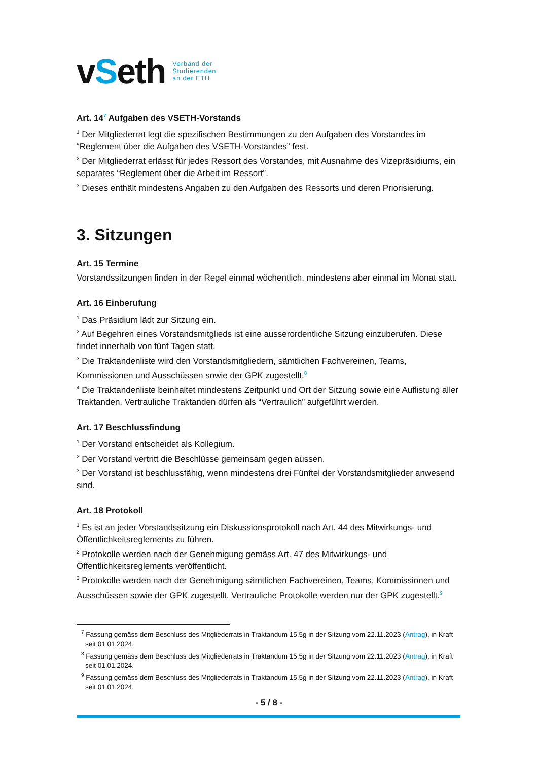vSeth
Verband der
Studierenden
an der ETH
Art. 14<sup>7</sup> Aufgaben des VSETH-Vorstands
<sup>1</sup> Der Mitgliederrat legt die spezifischen Bestimmungen zu den Aufgaben des Vorstandes im “Reglement über die Aufgaben des VSETH-Vorstandes” fest.
<sup>2</sup> Der Mitgliederrat erlässt für jedes Ressort des Vorstandes, mit Ausnahme des Vizepräsidiums, ein separates “Reglement über die Arbeit im Ressort”.
<sup>3</sup> Dieses enthält mindestens Angaben zu den Aufgaben des Ressorts und deren Priorisierung.
3. Sitzungen
Art. 15 Termine
Vorstandssitzungen finden in der Regel einmal wöchentlich, mindestens aber einmal im Monat statt.
Art. 16 Einberufung
<sup>1</sup> Das Präsidium lädt zur Sitzung ein.
<sup>2</sup> Auf Begehren eines Vorstandsmitglieds ist eine ausserordentliche Sitzung einzuberufen. Diese findet innerhalb von fünf Tagen statt.
<sup>3</sup> Die Traktandenliste wird den Vorstandsmitgliedern, sämtlichen Fachvereinen, Teams, Kommissionen und Ausschüssen sowie der GPK zugestellt.<sup>8</sup>
<sup>4</sup> Die Traktandenliste beinhaltet mindestens Zeitpunkt und Ort der Sitzung sowie eine Auflistung aller Traktanden. Vertrauliche Traktanden dürfen als “Vertraulich” aufgeführt werden.
Art. 17 Beschlussfindung
<sup>1</sup> Der Vorstand entscheidet als Kollegium.
<sup>2</sup> Der Vorstand vertritt die Beschlüsse gemeinsam gegen aussen.
<sup>3</sup> Der Vorstand ist beschlussfähig, wenn mindestens drei Fünftel der Vorstandsmitglieder anwesend sind.
Art. 18 Protokoll
<sup>1</sup> Es ist an jeder Vorstandssitzung ein Diskussionsprotokoll nach Art. 44 des Mitwirkungs- und Öffentlichkeitsreglements zu führen.
<sup>2</sup> Protokolle werden nach der Genehmigung gemäss Art. 47 des Mitwirkungs- und Öffentlichkeitsreglements veröffentlicht.
<sup>3</sup> Protokolle werden nach der Genehmigung sämtlichen Fachvereinen, Teams, Kommissionen und Ausschüssen sowie der GPK zugestellt. Vertrauliche Protokolle werden nur der GPK zugestellt.<sup>9</sup>
<sup>7</sup> Fassung gemäss dem Beschluss des Mitgliederrats in Traktandum 15.5g in der Sitzung vom 22.11.2023 (Antrag), in Kraft seit 01.01.2024.
<sup>8</sup> Fassung gemäss dem Beschluss des Mitgliederrats in Traktandum 15.5g in der Sitzung vom 22.11.2023 (Antrag), in Kraft seit 01.01.2024.
<sup>9</sup> Fassung gemäss dem Beschluss des Mitgliederrats in Traktandum 15.5g in der Sitzung vom 22.11.2023 (Antrag), in Kraft seit 01.01.2024.
- 5 / 8 -